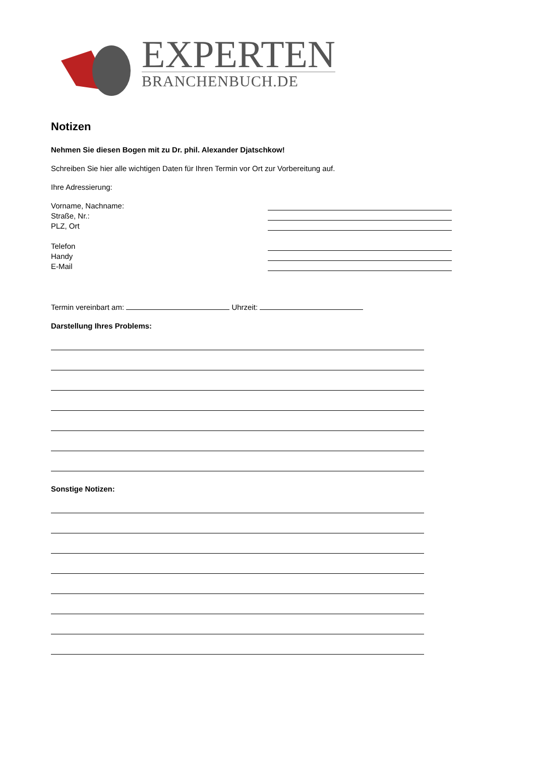EXPERTEN
BRANCHENBUCH.DE
Notizen
Nehmen Sie diesen Bogen mit zu Dr. phil. Alexander Djatschkow!
Schreiben Sie hier alle wichtigen Daten für Ihren Termin vor Ort zur Vorbereitung auf.
Ihre Adressierung:
Vorname, Nachname:
Straße, Nr.:
PLZ, Ort
Telefon
Handy
E-Mail
Termin vereinbart am: Uhrzeit:
Darstellung Ihres Problems:
Sonstige Notizen: